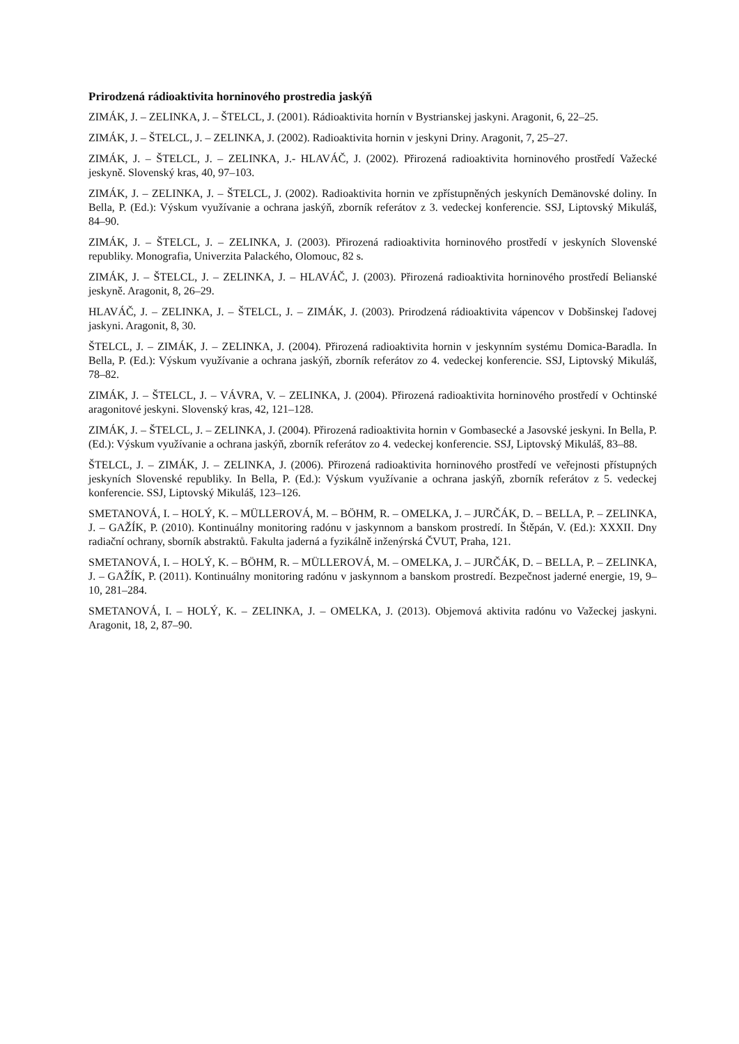Prirodzená rádioaktivita horninového prostredia jaskýň
ZIMÁK, J. – ZELINKA, J. – ŠTELCL, J. (2001). Rádioaktivita hornín v Bystrianskej jaskyni. Aragonit, 6, 22–25.
ZIMÁK, J. – ŠTELCL, J. – ZELINKA, J. (2002). Radioaktivita hornin v jeskyni Driny. Aragonit, 7, 25–27.
ZIMÁK, J. – ŠTELCL, J. – ZELINKA, J.- HLAVÁČ, J. (2002). Přirozená radioaktivita horninového prostředí Važecké jeskyně. Slovenský kras, 40, 97–103.
ZIMÁK, J. – ZELINKA, J. – ŠTELCL, J. (2002). Radioaktivita hornin ve zpřístupněných jeskyních Demänovské doliny. In Bella, P. (Ed.): Výskum využívanie a ochrana jaskýň, zborník referátov z 3. vedeckej konferencie. SSJ, Liptovský Mikuláš, 84–90.
ZIMÁK, J. – ŠTELCL, J. – ZELINKA, J. (2003). Přirozená radioaktivita horninového prostředí v jeskyních Slovenské republiky. Monografia, Univerzita Palackého, Olomouc, 82 s.
ZIMÁK, J. – ŠTELCL, J. – ZELINKA, J. – HLAVÁČ, J. (2003). Přirozená radioaktivita horninového prostředí Belianské jeskyně. Aragonit, 8, 26–29.
HLAVÁČ, J. – ZELINKA, J. – ŠTELCL, J. – ZIMÁK, J. (2003). Prirodzená rádioaktivita vápencov v Dobšinskej ľadovej jaskyni. Aragonit, 8, 30.
ŠTELCL, J. – ZIMÁK, J. – ZELINKA, J. (2004). Přirozená radioaktivita hornin v jeskynním systému Domica-Baradla. In Bella, P. (Ed.): Výskum využívanie a ochrana jaskýň, zborník referátov zo 4. vedeckej konferencie. SSJ, Liptovský Mikuláš, 78–82.
ZIMÁK, J. – ŠTELCL, J. – VÁVRA, V. – ZELINKA, J. (2004). Přirozená radioaktivita horninového prostředí v Ochtinské aragonitové jeskyni. Slovenský kras, 42, 121–128.
ZIMÁK, J. – ŠTELCL, J. – ZELINKA, J. (2004). Přirozená radioaktivita hornin v Gombasecké a Jasovské jeskyni. In Bella, P. (Ed.): Výskum využívanie a ochrana jaskýň, zborník referátov zo 4. vedeckej konferencie. SSJ, Liptovský Mikuláš, 83–88.
ŠTELCL, J. – ZIMÁK, J. – ZELINKA, J. (2006). Přirozená radioaktivita horninového prostředí ve veřejnosti přístupných jeskyních Slovenské republiky. In Bella, P. (Ed.): Výskum využívanie a ochrana jaskýň, zborník referátov z 5. vedeckej konferencie. SSJ, Liptovský Mikuláš, 123–126.
SMETANOVÁ, I. – HOLÝ, K. – MÜLLEROVÁ, M. – BÖHM, R. – OMELKA, J. – JURČÁK, D. – BELLA, P. – ZELINKA, J. – GAŽÍK, P. (2010). Kontinuálny monitoring radónu v jaskynnom a banskom prostredí. In Štěpán, V. (Ed.): XXXII. Dny radiační ochrany, sborník abstraktů. Fakulta jaderná a fyzikálně inženýrská ČVUT, Praha, 121.
SMETANOVÁ, I. – HOLÝ, K. – BÖHM, R. – MÜLLEROVÁ, M. – OMELKA, J. – JURČÁK, D. – BELLA, P. – ZELINKA, J. – GAŽÍK, P. (2011). Kontinuálny monitoring radónu v jaskynnom a banskom prostredí. Bezpečnost jaderné energie, 19, 9–10, 281–284.
SMETANOVÁ, I. – HOLÝ, K. – ZELINKA, J. – OMELKA, J. (2013). Objemová aktivita radónu vo Važeckej jaskyni. Aragonit, 18, 2, 87–90.